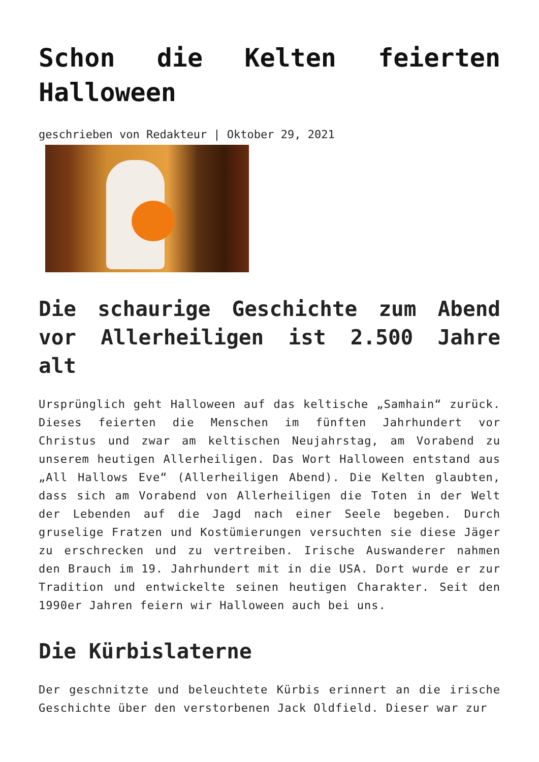Schon die Kelten feierten Halloween
geschrieben von Redakteur | Oktober 29, 2021
Die schaurige Geschichte zum Abend vor Allerheiligen ist 2.500 Jahre alt
Ursprünglich geht Halloween auf das keltische „Samhain“ zurück. Dieses feierten die Menschen im fünften Jahrhundert vor Christus und zwar am keltischen Neujahrstag, am Vorabend zu unserem heutigen Allerheiligen. Das Wort Halloween entstand aus „All Hallows Eve“ (Allerheiligen Abend). Die Kelten glaubten, dass sich am Vorabend von Allerheiligen die Toten in der Welt der Lebenden auf die Jagd nach einer Seele begeben. Durch gruselige Fratzen und Kostümierungen versuchten sie diese Jäger zu erschrecken und zu vertreiben. Irische Auswanderer nahmen den Brauch im 19. Jahrhundert mit in die USA. Dort wurde er zur Tradition und entwickelte seinen heutigen Charakter. Seit den 1990er Jahren feiern wir Halloween auch bei uns.
Die Kürbislaterne
Der geschnitzte und beleuchtete Kürbis erinnert an die irische Geschichte über den verstorbenen Jack Oldfield. Dieser war zur